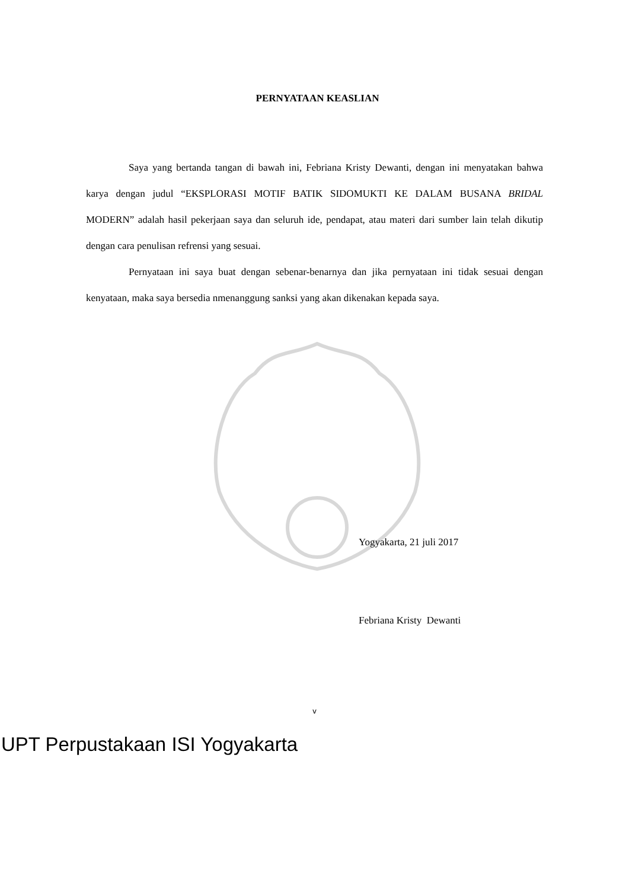PERNYATAAN KEASLIAN
Saya yang bertanda tangan di bawah ini, Febriana Kristy Dewanti, dengan ini menyatakan bahwa karya dengan judul “EKSPLORASI MOTIF BATIK SIDOMUKTI KE DALAM BUSANA BRIDAL MODERN” adalah hasil pekerjaan saya dan seluruh ide, pendapat, atau materi dari sumber lain telah dikutip dengan cara penulisan refrensi yang sesuai.
Pernyataan ini saya buat dengan sebenar-benarnya dan jika pernyataan ini tidak sesuai dengan kenyataan, maka saya bersedia nmenanggung sanksi yang akan dikenakan kepada saya.
Yogyakarta, 21 juli 2017
Febriana Kristy Dewanti
v
UPT Perpustakaan ISI Yogyakarta